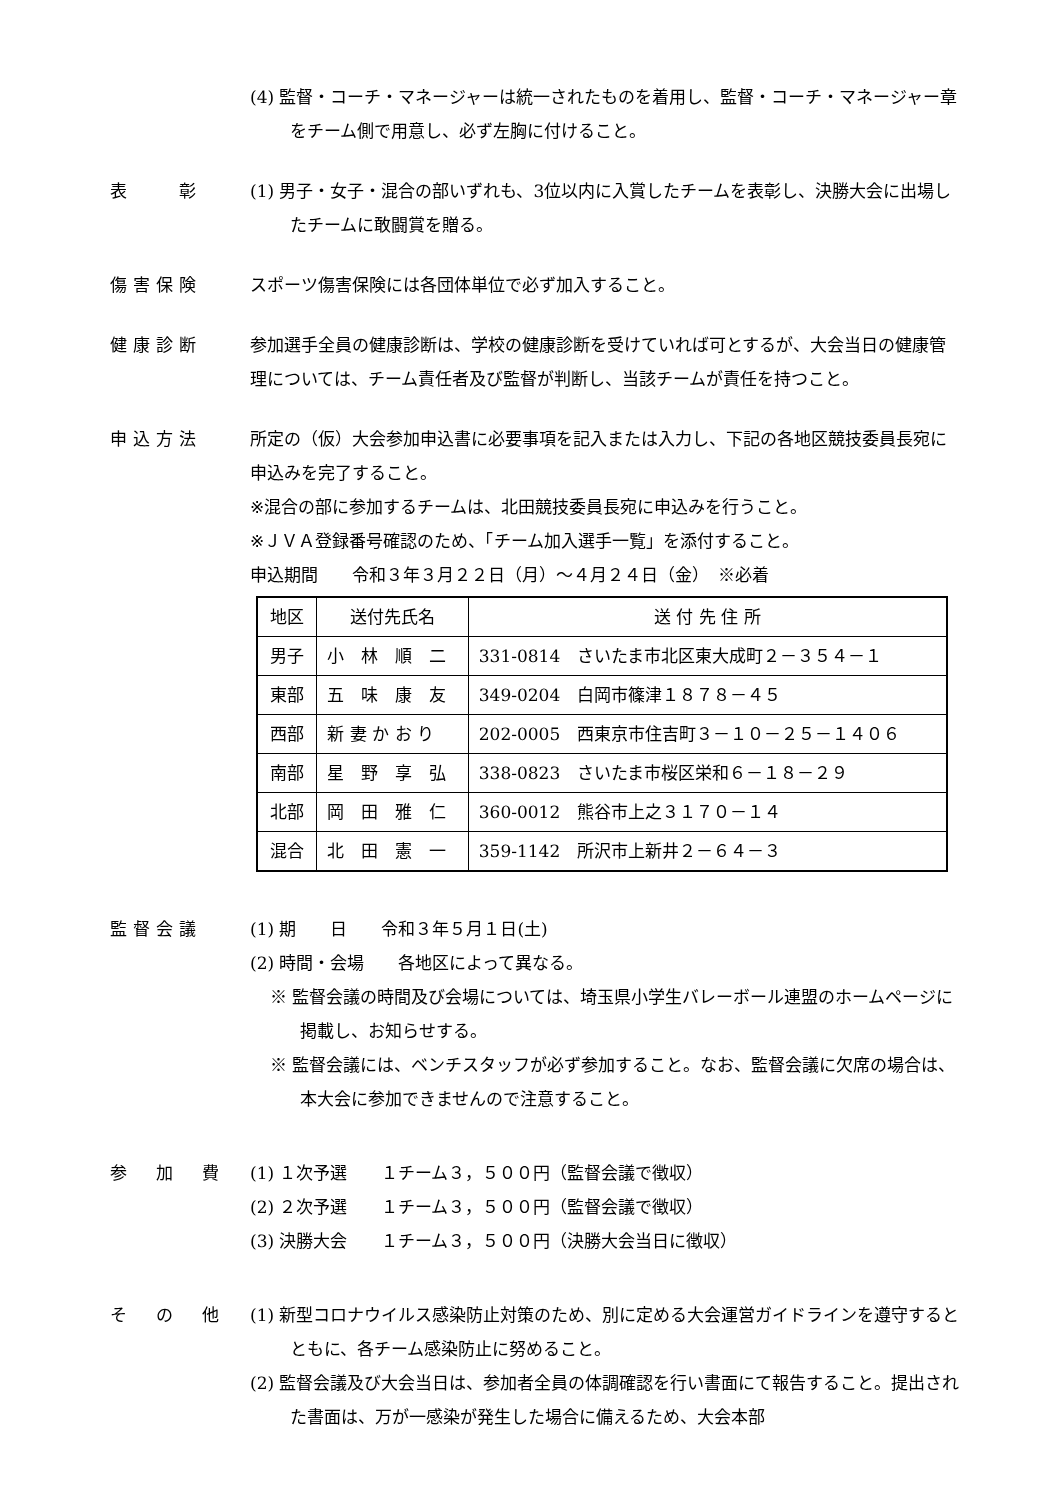(4) 監督・コーチ・マネージャーは統一されたものを着用し、監督・コーチ・マネージャー章をチーム側で用意し、必ず左胸に付けること。
表　　彰 (1) 男子・女子・混合の部いずれも、3位以内に入賞したチームを表彰し、決勝大会に出場したチームに敢闘賞を贈る。
傷害保険 スポーツ傷害保険には各団体単位で必ず加入すること。
健康診断 参加選手全員の健康診断は、学校の健康診断を受けていれば可とするが、大会当日の健康管理については、チーム責任者及び監督が判断し、当該チームが責任を持つこと。
申込方法 所定の（仮）大会参加申込書に必要事項を記入または入力し、下記の各地区競技委員長宛に申込みを完了すること。
※混合の部に参加するチームは、北田競技委員長宛に申込みを行うこと。
※ＪＶＡ登録番号確認のため、「チーム加入選手一覧」を添付すること。
申込期間　　令和３年３月２２日（月）～４月２４日（金）　※必着
| 地区 | 送付先氏名 | 送 付 先 住 所 |
| 男子 | 小 林 順 二 | 331-0814 さいたま市北区東大成町２－３５４－１ |
| 東部 | 五 味 康 友 | 349-0204 白岡市篠津１８７８－４５ |
| 西部 | 新 妻 か お り | 202-0005 西東京市住吉町３－１０－２５－１４０６ |
| 南部 | 星 野 享 弘 | 338-0823 さいたま市桜区栄和６－１８－２９ |
| 北部 | 岡 田 雅 仁 | 360-0012 熊谷市上之３１７０－１４ |
| 混合 | 北 田 憲 一 | 359-1142 所沢市上新井２－６４－３ |
監督会議 (1) 期　　日　　令和３年５月１日(土)
(2) 時間・会場　　各地区によって異なる。
※ 監督会議の時間及び会場については、埼玉県小学生バレーボール連盟のホームページに掲載し、お知らせする。
※ 監督会議には、ベンチスタッフが必ず参加すること。なお、監督会議に欠席の場合は、本大会に参加できませんので注意すること。
参　加　費 (1) １次予選　　１チーム３，５００円（監督会議で徴収）
(2) ２次予選　　１チーム３，５００円（監督会議で徴収）
(3) 決勝大会　　１チーム３，５００円（決勝大会当日に徴収）
そ　の　他 (1) 新型コロナウイルス感染防止対策のため、別に定める大会運営ガイドラインを遵守するとともに、各チーム感染防止に努めること。
(2) 監督会議及び大会当日は、参加者全員の体調確認を行い書面にて報告すること。提出された書面は、万が一感染が発生した場合に備えるため、大会本部